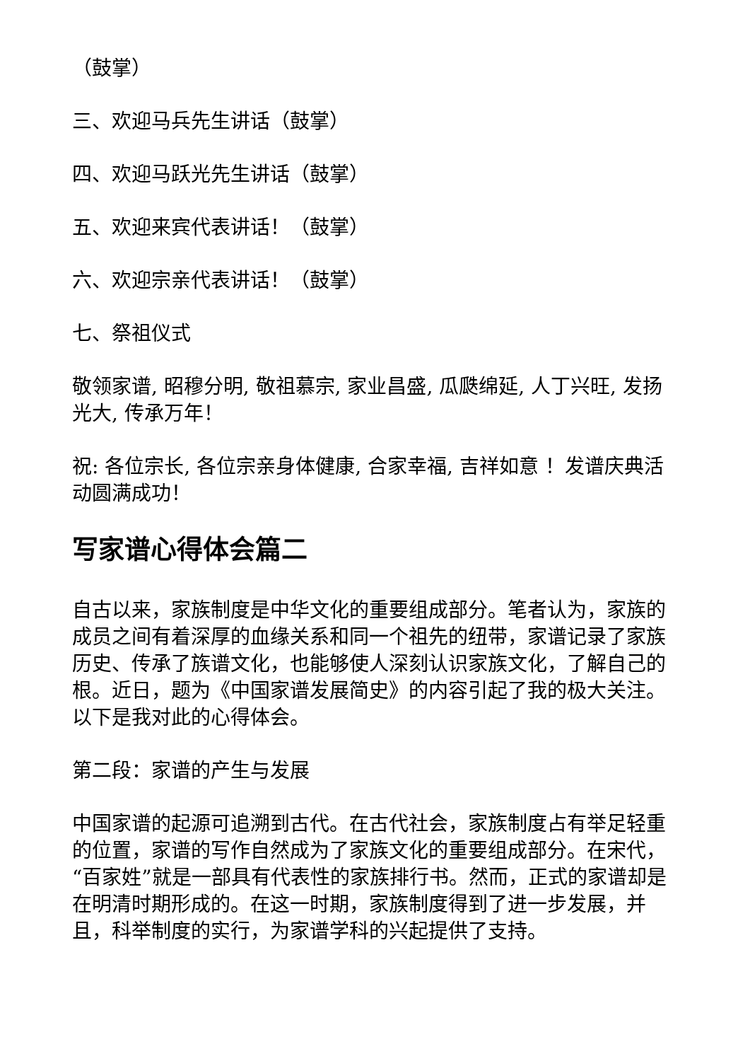（鼓掌）
三、欢迎马兵先生讲话（鼓掌）
四、欢迎马跃光先生讲话（鼓掌）
五、欢迎来宾代表讲话！（鼓掌）
六、欢迎宗亲代表讲话！（鼓掌）
七、祭祖仪式
敬领家谱, 昭穆分明, 敬祖慕宗, 家业昌盛, 瓜瓞绵延, 人丁兴旺, 发扬光大, 传承万年！
祝: 各位宗长, 各位宗亲身体健康, 合家幸福, 吉祥如意 ！发谱庆典活动圆满成功！
写家谱心得体会篇二
自古以来，家族制度是中华文化的重要组成部分。笔者认为，家族的成员之间有着深厚的血缘关系和同一个祖先的纽带，家谱记录了家族历史、传承了族谱文化，也能够使人深刻认识家族文化，了解自己的根。近日，题为《中国家谱发展简史》的内容引起了我的极大关注。以下是我对此的心得体会。
第二段：家谱的产生与发展
中国家谱的起源可追溯到古代。在古代社会，家族制度占有举足轻重的位置，家谱的写作自然成为了家族文化的重要组成部分。在宋代，“百家姓”就是一部具有代表性的家族排行书。然而，正式的家谱却是在明清时期形成的。在这一时期，家族制度得到了进一步发展，并且，科举制度的实行，为家谱学科的兴起提供了支持。